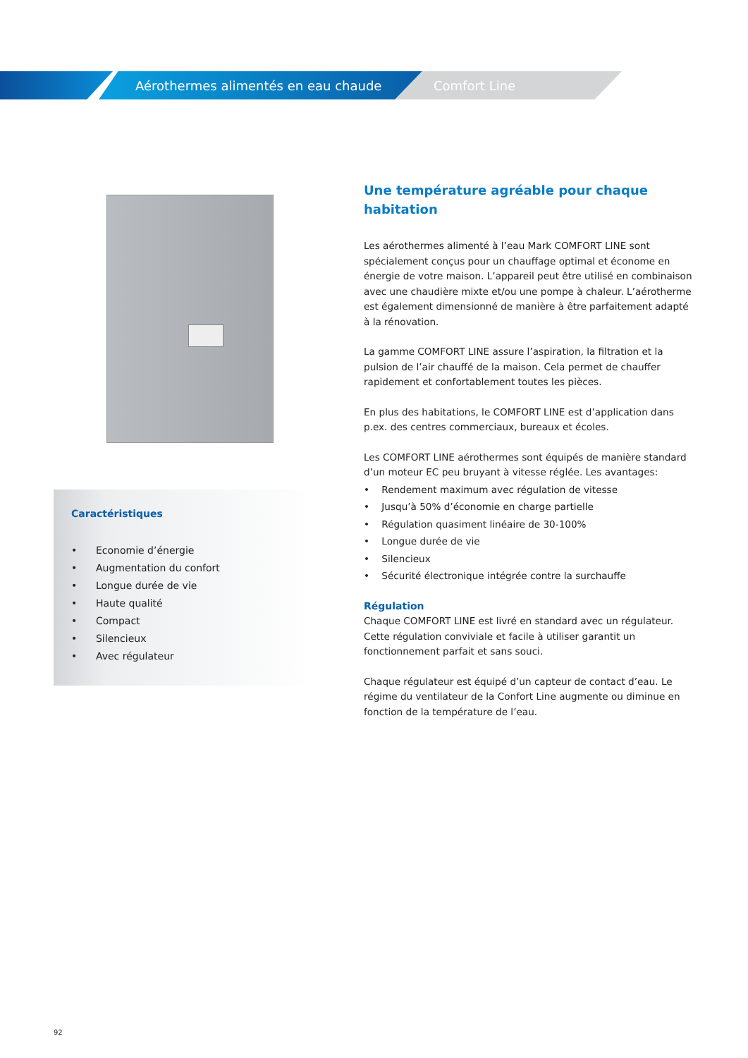Aérothermes alimentés en eau chaude
Comfort Line
Caractéristiques
• Economie d’énergie
• Augmentation du confort
• Longue durée de vie
• Haute qualité
• Compact
• Silencieux
• Avec régulateur
Une température agréable pour chaque habitation
Les aérothermes alimenté à l’eau Mark COMFORT LINE sont spécialement conçus pour un chauffage optimal et économe en énergie de votre maison. L’appareil peut être utilisé en combinaison avec une chaudière mixte et/ou une pompe à chaleur. L’aérotherme est également dimensionné de manière à être parfaitement adapté à la rénovation.
La gamme COMFORT LINE assure l’aspiration, la filtration et la pulsion de l’air chauffé de la maison. Cela permet de chauffer rapidement et confortablement toutes les pièces.
En plus des habitations, le COMFORT LINE est d’application dans p.ex. des centres commerciaux, bureaux et écoles.
Les COMFORT LINE aérothermes sont équipés de manière standard d’un moteur EC peu bruyant à vitesse réglée. Les avantages:
• Rendement maximum avec régulation de vitesse
• Jusqu’à 50% d’économie en charge partielle
• Régulation quasiment linéaire de 30-100%
• Longue durée de vie
• Silencieux
• Sécurité électronique intégrée contre la surchauffe
Régulation
Chaque COMFORT LINE est livré en standard avec un régulateur. Cette régulation conviviale et facile à utiliser garantit un fonctionnement parfait et sans souci.
Chaque régulateur est équipé d’un capteur de contact d’eau. Le régime du ventilateur de la Confort Line augmente ou diminue en fonction de la température de l’eau.
92